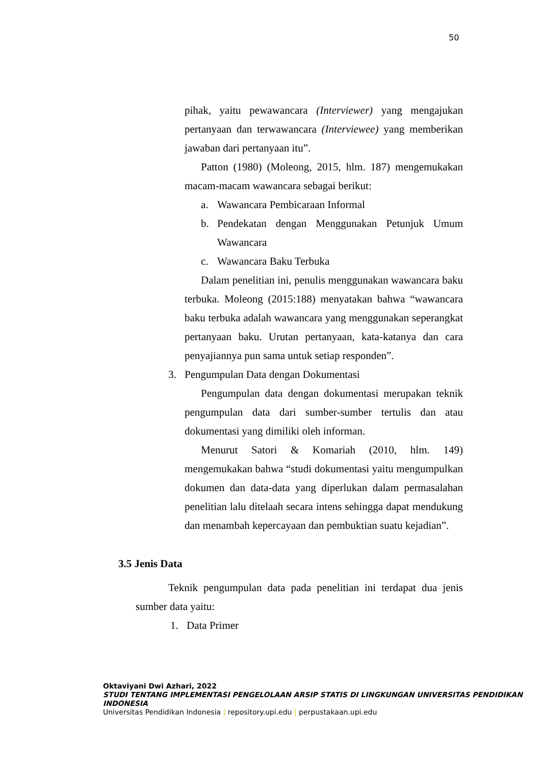50
pihak, yaitu pewawancara (Interviewer) yang mengajukan pertanyaan dan terwawancara (Interviewee) yang memberikan jawaban dari pertanyaan itu”.
Patton (1980) (Moleong, 2015, hlm. 187) mengemukakan macam-macam wawancara sebagai berikut:
a. Wawancara Pembicaraan Informal
b. Pendekatan dengan Menggunakan Petunjuk Umum Wawancara
c. Wawancara Baku Terbuka
Dalam penelitian ini, penulis menggunakan wawancara baku terbuka. Moleong (2015:188) menyatakan bahwa “wawancara baku terbuka adalah wawancara yang menggunakan seperangkat pertanyaan baku. Urutan pertanyaan, kata-katanya dan cara penyajiannya pun sama untuk setiap responden”.
3. Pengumpulan Data dengan Dokumentasi
Pengumpulan data dengan dokumentasi merupakan teknik pengumpulan data dari sumber-sumber tertulis dan atau dokumentasi yang dimiliki oleh informan.
Menurut Satori & Komariah (2010, hlm. 149) mengemukakan bahwa “studi dokumentasi yaitu mengumpulkan dokumen dan data-data yang diperlukan dalam permasalahan penelitian lalu ditelaah secara intens sehingga dapat mendukung dan menambah kepercayaan dan pembuktian suatu kejadian”.
3.5 Jenis Data
Teknik pengumpulan data pada penelitian ini terdapat dua jenis sumber data yaitu:
1. Data Primer
Oktaviyani Dwi Azhari, 2022
STUDI TENTANG IMPLEMENTASI PENGELOLAAN ARSIP STATIS DI LINGKUNGAN UNIVERSITAS PENDIDIKAN INDONESIA
Universitas Pendidikan Indonesia | repository.upi.edu | perpustakaan.upi.edu